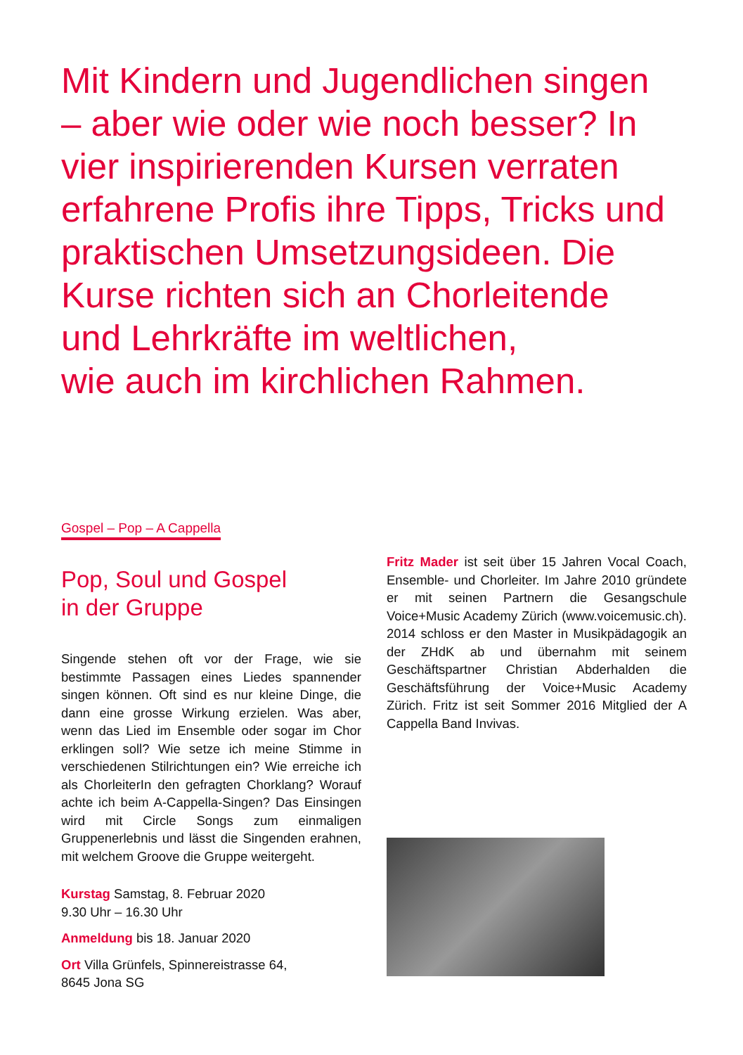Mit Kindern und Jugendlichen singen – aber wie oder wie noch besser? In vier inspirierenden Kursen verraten erfahrene Profis ihre Tipps, Tricks und praktischen Umsetzungsideen. Die Kurse richten sich an Chorleitende und Lehrkräfte im weltlichen,
wie auch im kirchlichen Rahmen.
Gospel – Pop – A Cappella
Pop, Soul und Gospel
in der Gruppe
Singende stehen oft vor der Frage, wie sie bestimmte Passagen eines Liedes spannender singen können. Oft sind es nur kleine Dinge, die dann eine grosse Wirkung erzielen. Was aber, wenn das Lied im Ensemble oder sogar im Chor erklingen soll? Wie setze ich meine Stimme in verschiedenen Stilrichtungen ein? Wie erreiche ich als ChorleiterIn den gefragten Chorklang? Worauf achte ich beim A-Cappella-Singen? Das Einsingen wird mit Circle Songs zum einmaligen Gruppenerlebnis und lässt die Singenden erahnen, mit welchem Groove die Gruppe weitergeht.
Kurstag Samstag, 8. Februar 2020
9.30 Uhr – 16.30 Uhr
Anmeldung bis 18. Januar 2020
Ort Villa Grünfels, Spinnereistrasse 64,
8645 Jona SG
Fritz Mader ist seit über 15 Jahren Vocal Coach, Ensemble- und Chorleiter. Im Jahre 2010 gründete er mit seinen Partnern die Gesangschule Voice+Music Academy Zürich (www.voicemusic.ch). 2014 schloss er den Master in Musikpädagogik an der ZHdK ab und übernahm mit seinem Geschäftspartner Christian Abderhalden die Geschäftsführung der Voice+Music Academy Zürich. Fritz ist seit Sommer 2016 Mitglied der A Cappella Band Invivas.